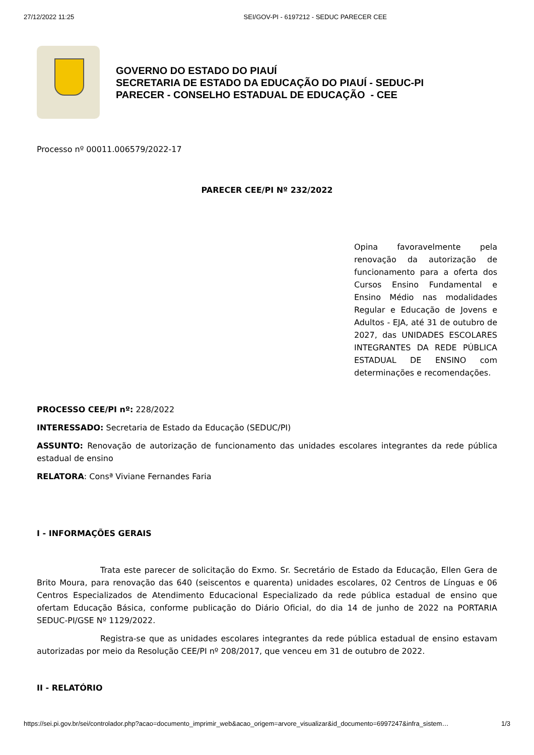27/12/2022 11:25 SEI/GOV-PI - 6197212 - SEDUC PARECER CEE
GOVERNO DO ESTADO DO PIAUÍ
SECRETARIA DE ESTADO DA EDUCAÇÃO DO PIAUÍ - SEDUC-PI
PARECER - CONSELHO ESTADUAL DE EDUCAÇÃO - CEE
Processo nº 00011.006579/2022-17
PARECER CEE/PI Nº 232/2022
Opina favoravelmente pela renovação da autorização de funcionamento para a oferta dos Cursos Ensino Fundamental e Ensino Médio nas modalidades Regular e Educação de Jovens e Adultos - EJA, até 31 de outubro de 2027, das UNIDADES ESCOLARES INTEGRANTES DA REDE PÚBLICA ESTADUAL DE ENSINO com determinações e recomendações.
PROCESSO CEE/PI nº: 228/2022
INTERESSADO: Secretaria de Estado da Educação (SEDUC/PI)
ASSUNTO: Renovação de autorização de funcionamento das unidades escolares integrantes da rede pública estadual de ensino
RELATORA: Consª Viviane Fernandes Faria
I - INFORMAÇÕES GERAIS
Trata este parecer de solicitação do Exmo. Sr. Secretário de Estado da Educação, Ellen Gera de Brito Moura, para renovação das 640 (seiscentos e quarenta) unidades escolares, 02 Centros de Línguas e 06 Centros Especializados de Atendimento Educacional Especializado da rede pública estadual de ensino que ofertam Educação Básica, conforme publicação do Diário Oficial, do dia 14 de junho de 2022 na PORTARIA SEDUC-PI/GSE Nº 1129/2022.
Registra-se que as unidades escolares integrantes da rede pública estadual de ensino estavam autorizadas por meio da Resolução CEE/PI nº 208/2017, que venceu em 31 de outubro de 2022.
II - RELATÓRIO
https://sei.pi.gov.br/sei/controlador.php?acao=documento_imprimir_web&acao_origem=arvore_visualizar&id_documento=6997247&infra_sistem… 1/3